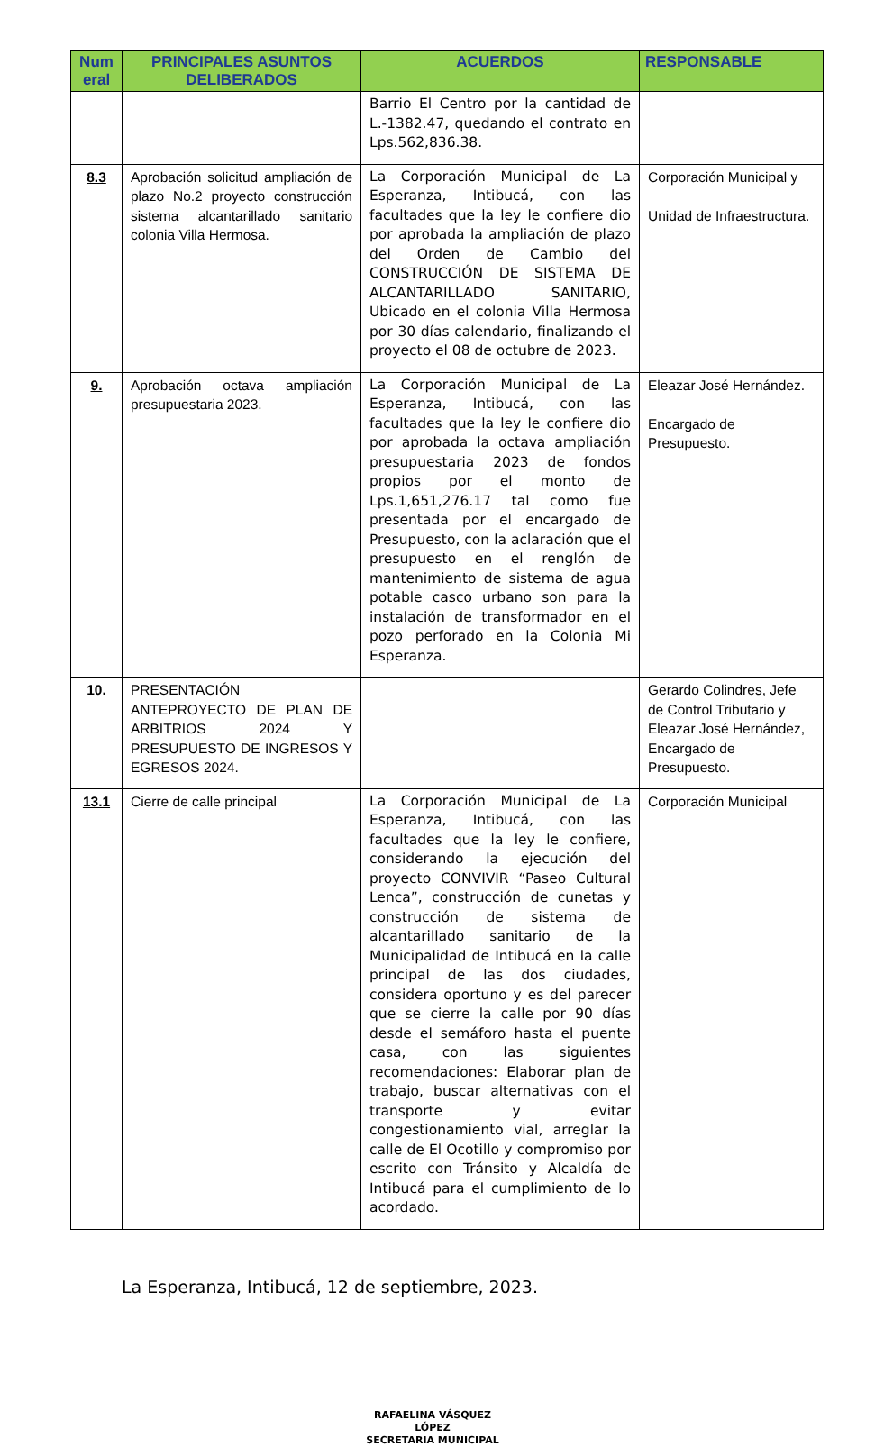| Num eral | PRINCIPALES ASUNTOS DELIBERADOS | ACUERDOS | RESPONSABLE |
| --- | --- | --- | --- |
| | | Barrio El Centro por la cantidad de L.-1382.47, quedando el contrato en Lps.562,836.38. | |
| 8.3 | Aprobación solicitud ampliación de plazo No.2 proyecto construcción sistema alcantarillado sanitario colonia Villa Hermosa. | La Corporación Municipal de La Esperanza, Intibucá, con las facultades que la ley le confiere dio por aprobada la ampliación de plazo del Orden de Cambio del CONSTRUCCIÓN DE SISTEMA DE ALCANTARILLADO SANITARIO, Ubicado en el colonia Villa Hermosa por 30 días calendario, finalizando el proyecto el 08 de octubre de 2023. | Corporación Municipal y Unidad de Infraestructura. |
| 9. | Aprobación octava ampliación presupuestaria 2023. | La Corporación Municipal de La Esperanza, Intibucá, con las facultades que la ley le confiere dio por aprobada la octava ampliación presupuestaria 2023 de fondos propios por el monto de Lps.1,651,276.17 tal como fue presentada por el encargado de Presupuesto, con la aclaración que el presupuesto en el renglón de mantenimiento de sistema de agua potable casco urbano son para la instalación de transformador en el pozo perforado en la Colonia Mi Esperanza. | Eleazar José Hernández. Encargado de Presupuesto. |
| 10. | PRESENTACIÓN ANTEPROYECTO DE PLAN DE ARBITRIOS 2024 Y PRESUPUESTO DE INGRESOS Y EGRESOS 2024. | | Gerardo Colindres, Jefe de Control Tributario y Eleazar José Hernández, Encargado de Presupuesto. |
| 13.1 | Cierre de calle principal | La Corporación Municipal de La Esperanza, Intibucá, con las facultades que la ley le confiere, considerando la ejecución del proyecto CONVIVIR “Paseo Cultural Lenca”, construcción de cunetas y construcción de sistema de alcantarillado sanitario de la Municipalidad de Intibucá en la calle principal de las dos ciudades, considera oportuno y es del parecer que se cierre la calle por 90 días desde el semáforo hasta el puente casa, con las siguientes recomendaciones: Elaborar plan de trabajo, buscar alternativas con el transporte y evitar congestionamiento vial, arreglar la calle de El Ocotillo y compromiso por escrito con Tránsito y Alcaldía de Intibucá para el cumplimiento de lo acordado. | Corporación Municipal |
La Esperanza, Intibucá, 12 de septiembre, 2023.
RAFAELINA VÁSQUEZ LÓPEZ
SECRETARIA MUNICIPAL